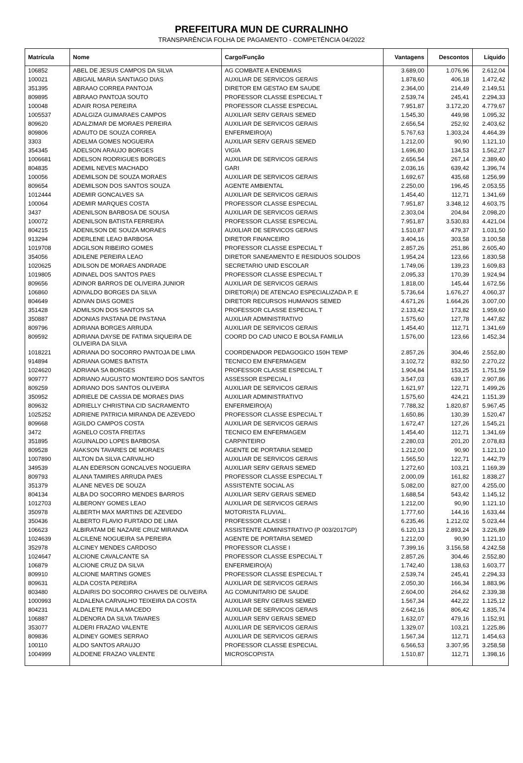PREFEITURA MUN DE CURRALINHO
TRANSPARÊNCIA FOLHA DE PAGAMENTO - COMPETÊNCIA 04/2022
| Matrícula | Nome | Cargo/Função | Vantagens | Descontos | Líquido |
| --- | --- | --- | --- | --- | --- |
| 106852 | ABEL DE JESUS CAMPOS DA SILVA | AG COMBATE A ENDEMIAS | 3.689,00 | 1.076,96 | 2.612,04 |
| 100021 | ABIGAIL MARIA SANTIAGO DIAS | AUXILIAR DE SERVICOS GERAIS | 1.878,60 | 406,18 | 1.472,42 |
| 351395 | ABRAAO CORREA PANTOJA | DIRETOR EM GESTAO EM SAUDE | 2.364,00 | 214,49 | 2.149,51 |
| 809895 | ABRAAO PANTOJA SOUTO | PROFESSOR CLASSE ESPECIAL T | 2.539,74 | 245,41 | 2.294,33 |
| 100048 | ADAIR ROSA PEREIRA | PROFESSOR CLASSE ESPECIAL | 7.951,87 | 3.172,20 | 4.779,67 |
| 1005537 | ADALGIZA GUIMARAES CAMPOS | AUXILIAR SERV GERAIS SEMED | 1.545,30 | 449,98 | 1.095,32 |
| 809620 | ADALZIMAR DE MORAES PEREIRA | AUXILIAR DE SERVICOS GERAIS | 2.656,54 | 252,92 | 2.403,62 |
| 809806 | ADAUTO DE SOUZA CORREA | ENFERMEIRO(A) | 5.767,63 | 1.303,24 | 4.464,39 |
| 3303 | ADELMA GOMES NOGUEIRA | AUXILIAR SERV GERAIS SEMED | 1.212,00 | 90,90 | 1.121,10 |
| 354345 | ADELSON ARAUJO BORGES | VIGIA | 1.696,80 | 134,53 | 1.562,27 |
| 1006681 | ADELSON RODRIGUES BORGES | AUXILIAR DE SERVICOS GERAIS | 2.656,54 | 267,14 | 2.389,40 |
| 804835 | ADEMIL NEVES MACHADO | GARI | 2.036,16 | 639,42 | 1.396,74 |
| 100056 | ADEMILSON DE SOUZA MORAES | AUXILIAR DE SERVICOS GERAIS | 1.692,67 | 435,68 | 1.256,99 |
| 809654 | ADEMILSON DOS SANTOS SOUZA | AGENTE AMBIENTAL | 2.250,00 | 196,45 | 2.053,55 |
| 1012444 | ADEMIR GONCALVES SA | AUXILIAR DE SERVICOS GERAIS | 1.454,40 | 112,71 | 1.341,69 |
| 100064 | ADEMIR MARQUES COSTA | PROFESSOR CLASSE ESPECIAL | 7.951,87 | 3.348,12 | 4.603,75 |
| 3437 | ADENILSON BARBOSA DE SOUSA | AUXILIAR DE SERVICOS GERAIS | 2.303,04 | 204,84 | 2.098,20 |
| 100072 | ADENILSON BATISTA FERREIRA | PROFESSOR CLASSE ESPECIAL | 7.951,87 | 3.530,83 | 4.421,04 |
| 804215 | ADENILSON DE SOUZA MORAES | AUXILIAR DE SERVICOS GERAIS | 1.510,87 | 479,37 | 1.031,50 |
| 913294 | ADERLENE LEAO BARBOSA | DIRETOR FINANCEIRO | 3.404,16 | 303,58 | 3.100,58 |
| 1019708 | ADGILSON RIBEIRO GOMES | PROFESSOR CLASSE ESPECIAL T | 2.857,26 | 251,86 | 2.605,40 |
| 354056 | ADILENE PEREIRA LEAO | DIRETOR SANEAMENTO E RESIDUOS SOLIDOS | 1.954,24 | 123,66 | 1.830,58 |
| 1020625 | ADILSON DE MORAES ANDRADE | SECRETARIO UNID ESCOLAR | 1.749,06 | 139,23 | 1.609,83 |
| 1019805 | ADINAEL DOS SANTOS PAES | PROFESSOR CLASSE ESPECIAL T | 2.095,33 | 170,39 | 1.924,94 |
| 809656 | ADINOR BARROS DE OLIVEIRA JUNIOR | AUXILIAR DE SERVICOS GERAIS | 1.818,00 | 145,44 | 1.672,56 |
| 106860 | ADIVALDO BORGES DA SILVA | DIRETOR(A) DE ATENCAO ESPECIALIZADA P. E | 5.736,64 | 1.676,27 | 4.060,37 |
| 804649 | ADIVAN DIAS GOMES | DIRETOR RECURSOS HUMANOS SEMED | 4.671,26 | 1.664,26 | 3.007,00 |
| 351428 | ADMILSON DOS SANTOS SA | PROFESSOR CLASSE ESPECIAL T | 2.133,42 | 173,82 | 1.959,60 |
| 350887 | ADONIAS PASTANA DE PASTANA | AUXILIAR ADMINISTRATIVO | 1.575,60 | 127,78 | 1.447,82 |
| 809796 | ADRIANA BORGES ARRUDA | AUXILIAR DE SERVICOS GERAIS | 1.454,40 | 112,71 | 1.341,69 |
| 809592 | ADRIANA DAYSE DE FATIMA SIQUEIRA DE OLIVEIRA DA SILVA | COORD DO CAD UNICO E BOLSA FAMILIA | 1.576,00 | 123,66 | 1.452,34 |
| 1018221 | ADRIANA DO SOCORRO PANTOJA DE LIMA | COORDENADOR PEDAGOGICO 150H TEMP | 2.857,26 | 304,46 | 2.552,80 |
| 914894 | ADRIANA GOMES BATISTA | TECNICO EM ENFERMAGEM | 3.102,72 | 832,50 | 2.270,22 |
| 1024620 | ADRIANA SA BORGES | PROFESSOR CLASSE ESPECIAL T | 1.904,84 | 153,25 | 1.751,59 |
| 909777 | ADRIANO AUGUSTO MONTEIRO DOS SANTOS | ASSESSOR ESPECIAL I | 3.547,03 | 639,17 | 2.907,86 |
| 809259 | ADRIANO DOS SANTOS OLIVEIRA | AUXILIAR DE SERVICOS GERAIS | 1.621,97 | 122,71 | 1.499,26 |
| 350952 | ADRIELE DE CASSIA DE MORAES DIAS | AUXILIAR ADMINISTRATIVO | 1.575,60 | 424,21 | 1.151,39 |
| 809632 | ADRIELLY CHRISTINA CID SACRAMENTO | ENFERMEIRO(A) | 7.788,32 | 1.820,87 | 5.967,45 |
| 1025252 | ADRIENE PATRICIA MIRANDA DE AZEVEDO | PROFESSOR CLASSE ESPECIAL T | 1.650,86 | 130,39 | 1.520,47 |
| 809668 | AGILDO CAMPOS COSTA | AUXILIAR DE SERVICOS GERAIS | 1.672,47 | 127,26 | 1.545,21 |
| 3472 | AGNELO COSTA FREITAS | TECNICO EM ENFERMAGEM | 1.454,40 | 112,71 | 1.341,69 |
| 351895 | AGUINALDO LOPES BARBOSA | CARPINTEIRO | 2.280,03 | 201,20 | 2.078,83 |
| 809528 | AIAKSON TAVARES DE MORAES | AGENTE DE PORTARIA SEMED | 1.212,00 | 90,90 | 1.121,10 |
| 1007890 | AILTON DA SILVA CARVALHO | AUXILIAR DE SERVICOS GERAIS | 1.565,50 | 122,71 | 1.442,79 |
| 349539 | ALAN EDERSON GONCALVES NOGUEIRA | AUXILIAR SERV GERAIS SEMED | 1.272,60 | 103,21 | 1.169,39 |
| 809793 | ALANA TAMIRES ARRUDA PAES | PROFESSOR CLASSE ESPECIAL T | 2.000,09 | 161,82 | 1.838,27 |
| 351379 | ALANE NEVES DE SOUZA | ASSISTENTE SOCIAL AS | 5.082,00 | 827,00 | 4.255,00 |
| 804134 | ALBA DO SOCORRO MENDES BARROS | AUXILIAR SERV GERAIS SEMED | 1.688,54 | 543,42 | 1.145,12 |
| 1012703 | ALBERONY GOMES LEAO | AUXILIAR DE SERVICOS GERAIS | 1.212,00 | 90,90 | 1.121,10 |
| 350978 | ALBERTH MAX MARTINS DE AZEVEDO | MOTORISTA FLUVIAL. | 1.777,60 | 144,16 | 1.633,44 |
| 350436 | ALBERTO FLAVIO FURTADO DE LIMA | PROFESSOR CLASSE I | 6.235,46 | 1.212,02 | 5.023,44 |
| 106623 | ALBIRATAM DE NAZARE CRUZ MIRANDA | ASSISTENTE ADMINISTRATIVO (P 003/2017GP) | 6.120,13 | 2.893,24 | 3.226,89 |
| 1024639 | ALCILENE NOGUEIRA SA PEREIRA | AGENTE DE PORTARIA SEMED | 1.212,00 | 90,90 | 1.121,10 |
| 352978 | ALCINEY MENDES CARDOSO | PROFESSOR CLASSE I | 7.399,16 | 3.156,58 | 4.242,58 |
| 1024647 | ALCIONE CAVALCANTE SA | PROFESSOR CLASSE ESPECIAL T | 2.857,26 | 304,46 | 2.552,80 |
| 106879 | ALCIONE CRUZ DA SILVA | ENFERMEIRO(A) | 1.742,40 | 138,63 | 1.603,77 |
| 809910 | ALCIONE MARTINS GOMES | PROFESSOR CLASSE ESPECIAL T | 2.539,74 | 245,41 | 2.294,33 |
| 809631 | ALDA COSTA PEREIRA | AUXILIAR DE SERVICOS GERAIS | 2.050,30 | 166,34 | 1.883,96 |
| 803480 | ALDAIRIS DO SOCORRO CHAVES DE OLIVEIRA | AG COMUNITARIO DE SAUDE | 2.604,00 | 264,62 | 2.339,38 |
| 1000993 | ALDALENA CARVALHO TEIXEIRA DA COSTA | AUXILIAR SERV GERAIS SEMED | 1.567,34 | 442,22 | 1.125,12 |
| 804231 | ALDALETE PAULA MACEDO | AUXILIAR DE SERVICOS GERAIS | 2.642,16 | 806,42 | 1.835,74 |
| 106887 | ALDENORA DA SILVA TAVARES | AUXILIAR SERV GERAIS SEMED | 1.632,07 | 479,16 | 1.152,91 |
| 353077 | ALDERI FRAZAO VALENTE | AUXILIAR DE SERVICOS GERAIS | 1.329,07 | 103,21 | 1.225,86 |
| 809836 | ALDINEY GOMES SERRAO | AUXILIAR DE SERVICOS GERAIS | 1.567,34 | 112,71 | 1.454,63 |
| 100110 | ALDO SANTOS ARAUJO | PROFESSOR CLASSE ESPECIAL | 6.566,53 | 3.307,95 | 3.258,58 |
| 1004999 | ALDOENE FRAZAO VALENTE | MICROSCOPISTA | 1.510,87 | 112,71 | 1.398,16 |